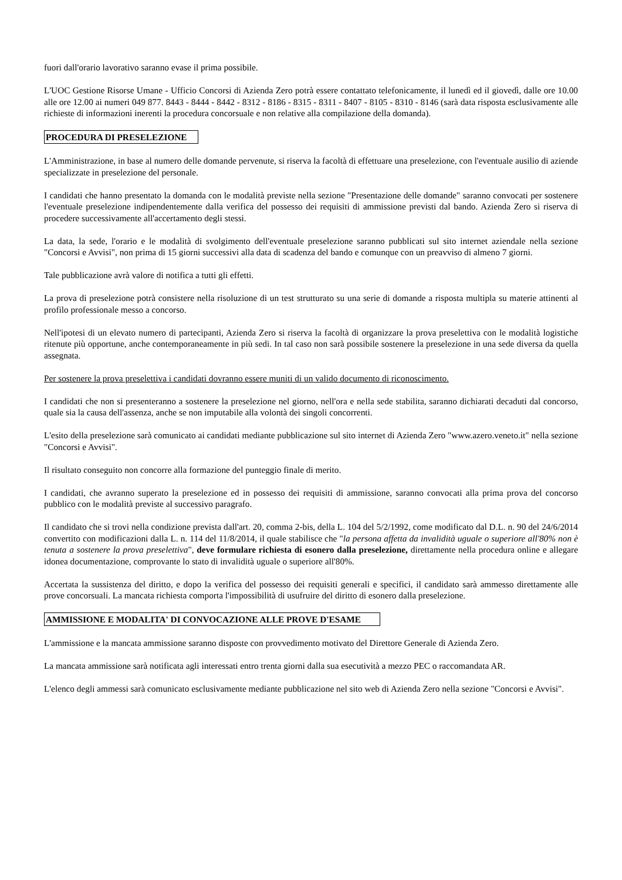fuori dall'orario lavorativo saranno evase il prima possibile.
L'UOC Gestione Risorse Umane - Ufficio Concorsi di Azienda Zero potrà essere contattato telefonicamente, il lunedì ed il giovedì, dalle ore 10.00 alle ore 12.00 ai numeri 049 877. 8443 - 8444 - 8442 - 8312 - 8186 - 8315 - 8311 - 8407 - 8105 - 8310 - 8146 (sarà data risposta esclusivamente alle richieste di informazioni inerenti la procedura concorsuale e non relative alla compilazione della domanda).
PROCEDURA DI PRESELEZIONE
L'Amministrazione, in base al numero delle domande pervenute, si riserva la facoltà di effettuare una preselezione, con l'eventuale ausilio di aziende specializzate in preselezione del personale.
I candidati che hanno presentato la domanda con le modalità previste nella sezione "Presentazione delle domande" saranno convocati per sostenere l'eventuale preselezione indipendentemente dalla verifica del possesso dei requisiti di ammissione previsti dal bando. Azienda Zero si riserva di procedere successivamente all'accertamento degli stessi.
La data, la sede, l'orario e le modalità di svolgimento dell'eventuale preselezione saranno pubblicati sul sito internet aziendale nella sezione "Concorsi e Avvisi", non prima di 15 giorni successivi alla data di scadenza del bando e comunque con un preavviso di almeno 7 giorni.
Tale pubblicazione avrà valore di notifica a tutti gli effetti.
La prova di preselezione potrà consistere nella risoluzione di un test strutturato su una serie di domande a risposta multipla su materie attinenti al profilo professionale messo a concorso.
Nell'ipotesi di un elevato numero di partecipanti, Azienda Zero si riserva la facoltà di organizzare la prova preselettiva con le modalità logistiche ritenute più opportune, anche contemporaneamente in più sedi. In tal caso non sarà possibile sostenere la preselezione in una sede diversa da quella assegnata.
Per sostenere la prova preselettiva i candidati dovranno essere muniti di un valido documento di riconoscimento.
I candidati che non si presenteranno a sostenere la preselezione nel giorno, nell'ora e nella sede stabilita, saranno dichiarati decaduti dal concorso, quale sia la causa dell'assenza, anche se non imputabile alla volontà dei singoli concorrenti.
L'esito della preselezione sarà comunicato ai candidati mediante pubblicazione sul sito internet di Azienda Zero "www.azero.veneto.it" nella sezione "Concorsi e Avvisi".
Il risultato conseguito non concorre alla formazione del punteggio finale di merito.
I candidati, che avranno superato la preselezione ed in possesso dei requisiti di ammissione, saranno convocati alla prima prova del concorso pubblico con le modalità previste al successivo paragrafo.
Il candidato che si trovi nella condizione prevista dall'art. 20, comma 2-bis, della L. 104 del 5/2/1992, come modificato dal D.L. n. 90 del 24/6/2014 convertito con modificazioni dalla L. n. 114 del 11/8/2014, il quale stabilisce che "la persona affetta da invalidità uguale o superiore all'80% non è tenuta a sostenere la prova preselettiva", deve formulare richiesta di esonero dalla preselezione, direttamente nella procedura online e allegare idonea documentazione, comprovante lo stato di invalidità uguale o superiore all'80%.
Accertata la sussistenza del diritto, e dopo la verifica del possesso dei requisiti generali e specifici, il candidato sarà ammesso direttamente alle prove concorsuali. La mancata richiesta comporta l'impossibilità di usufruire del diritto di esonero dalla preselezione.
AMMISSIONE E MODALITA' DI CONVOCAZIONE ALLE PROVE D'ESAME
L'ammissione e la mancata ammissione saranno disposte con provvedimento motivato del Direttore Generale di Azienda Zero.
La mancata ammissione sarà notificata agli interessati entro trenta giorni dalla sua esecutività a mezzo PEC o raccomandata AR.
L'elenco degli ammessi sarà comunicato esclusivamente mediante pubblicazione nel sito web di Azienda Zero nella sezione "Concorsi e Avvisi".